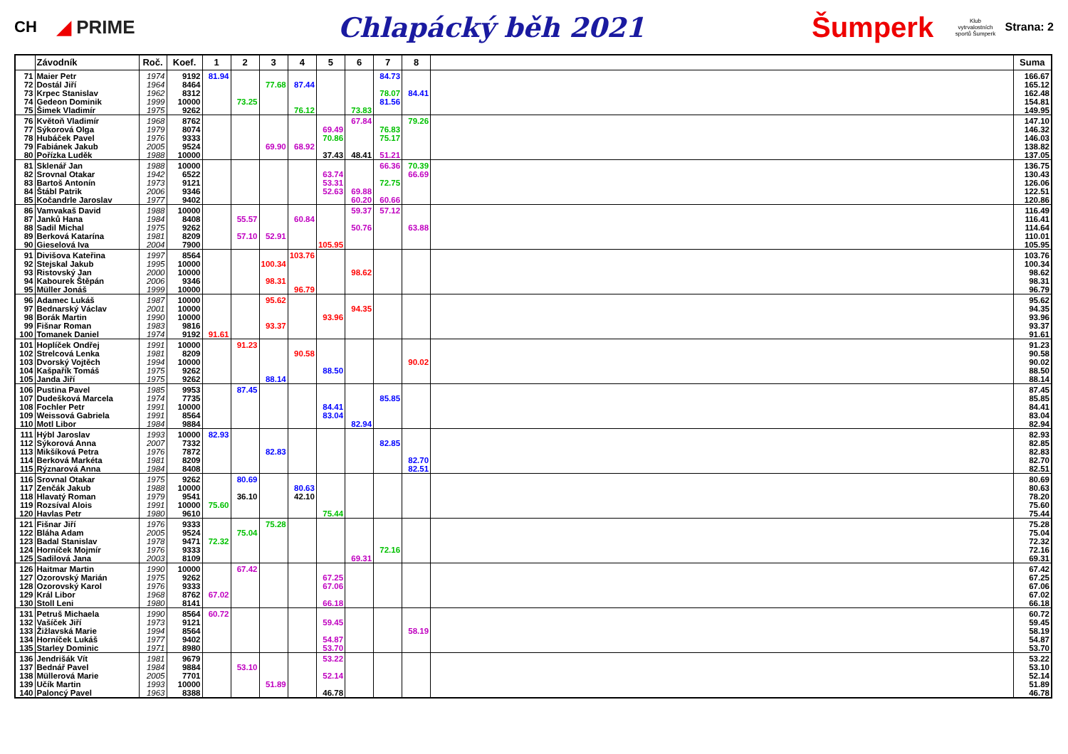CH
◢ PRIME
Chlapácký běh 2021 Šumperk
Klub vytrvalostních sportů Šumperk
Strana: 2
| | Závodník | Roč. | Koef. | 1 | 2 | 3 | 4 | 5 | 6 | 7 | 8 | | Suma |
| --- | --- | --- | --- | --- | --- | --- | --- | --- | --- | --- | --- | --- | --- |
| 71 | Maier Petr | 1974 | 9192 | 81.94 | | | | | | 84.73 | | | 166.67 |
| 72 | Dostál Jiří | 1964 | 8464 | | | 77.68 | 87.44 | | | | | | 165.12 |
| 73 | Krpec Stanislav | 1962 | 8312 | | | | | | | 78.07 | 84.41 | | 162.48 |
| 74 | Gedeon Dominik | 1999 | 10000 | | 73.25 | | | | | 81.56 | | | 154.81 |
| 75 | Šimek Vladimír | 1975 | 9262 | | | | 76.12 | | 73.83 | | | | 149.95 |
| 76 | Květoň Vladimír | 1968 | 8762 | | | | | | 67.84 | | 79.26 | | 147.10 |
| 77 | Sýkorová Olga | 1979 | 8074 | | | | | 69.49 | | 76.83 | | | 146.32 |
| 78 | Hubáček Pavel | 1976 | 9333 | | | | | 70.86 | | 75.17 | | | 146.03 |
| 79 | Fabiánek Jakub | 2005 | 9524 | | | 69.90 | 68.92 | | | | | | 138.82 |
| 80 | Pořízka Luděk | 1988 | 10000 | | | | | 37.43 | 48.41 | 51.21 | | | 137.05 |
| 81 | Sklenář Jan | 1988 | 10000 | | | | | | | 66.36 | 70.39 | | 136.75 |
| 82 | Srovnal Otakar | 1942 | 6522 | | | | | 63.74 | | | 66.69 | | 130.43 |
| 83 | Bartoš Antonín | 1973 | 9121 | | | | | 53.31 | | 72.75 | | | 126.06 |
| 84 | Štábl Patrik | 2006 | 9346 | | | | | 52.63 | 69.88 | | | | 122.51 |
| 85 | Kočandrle Jaroslav | 1977 | 9402 | | | | | | 60.20 | 60.66 | | | 120.86 |
| 86 | Vamvakaš David | 1988 | 10000 | | | | | | 59.37 | 57.12 | | | 116.49 |
| 87 | Janků Hana | 1984 | 8408 | | 55.57 | | 60.84 | | | | | | 116.41 |
| 88 | Sadil Michal | 1975 | 9262 | | | | | | 50.76 | | 63.88 | | 114.64 |
| 89 | Berková Katarína | 1981 | 8209 | | 57.10 | 52.91 | | | | | | | 110.01 |
| 90 | Gieselová Iva | 2004 | 7900 | | | | | 105.95 | | | | | 105.95 |
| 91 | Divišova Kateřina | 1997 | 8564 | | | | 103.76 | | | | | | 103.76 |
| 92 | Stejskal Jakub | 1995 | 10000 | | | 100.34 | | | | | | | 100.34 |
| 93 | Ristovský Jan | 2000 | 10000 | | | | | | 98.62 | | | | 98.62 |
| 94 | Kabourek Štěpán | 2006 | 9346 | | | 98.31 | | | | | | | 98.31 |
| 95 | Müller Jonáš | 1999 | 10000 | | | | 96.79 | | | | | | 96.79 |
| 96 | Adamec Lukáš | 1987 | 10000 | | | 95.62 | | | | | | | 95.62 |
| 97 | Bednarský Václav | 2001 | 10000 | | | | | | 94.35 | | | | 94.35 |
| 98 | Borák Martin | 1990 | 10000 | | | | | 93.96 | | | | | 93.96 |
| 99 | Fišnar Roman | 1983 | 9816 | | | 93.37 | | | | | | | 93.37 |
| 100 | Tomanek Daniel | 1974 | 9192 | 91.61 | | | | | | | | | 91.61 |
| 101 | Hoplíček Ondřej | 1991 | 10000 | | 91.23 | | | | | | | | 91.23 |
| 102 | Strelcová Lenka | 1981 | 8209 | | | | 90.58 | | | | | | 90.58 |
| 103 | Dvorský Vojtěch | 1994 | 10000 | | | | | | | | 90.02 | | 90.02 |
| 104 | Kašpařík Tomáš | 1975 | 9262 | | | | | 88.50 | | | | | 88.50 |
| 105 | Janda Jiří | 1975 | 9262 | | | 88.14 | | | | | | | 88.14 |
| 106 | Pustina Pavel | 1985 | 9953 | | 87.45 | | | | | | | | 87.45 |
| 107 | Dudešková Marcela | 1974 | 7735 | | | | | | | 85.85 | | | 85.85 |
| 108 | Fochler Petr | 1991 | 10000 | | | | | 84.41 | | | | | 84.41 |
| 109 | Weissová Gabriela | 1991 | 8564 | | | | | 83.04 | | | | | 83.04 |
| 110 | Motl Libor | 1984 | 9884 | | | | | | 82.94 | | | | 82.94 |
| 111 | Hýbl Jaroslav | 1993 | 10000 | 82.93 | | | | | | | | | 82.93 |
| 112 | Sýkorová Anna | 2007 | 7332 | | | | | | | 82.85 | | | 82.85 |
| 113 | Mikšíková Petra | 1976 | 7872 | | | 82.83 | | | | | | | 82.83 |
| 114 | Berková Markéta | 1981 | 8209 | | | | | | | | 82.70 | | 82.70 |
| 115 | Rýznarová Anna | 1984 | 8408 | | | | | | | | 82.51 | | 82.51 |
| 116 | Srovnal Otakar | 1975 | 9262 | | 80.69 | | | | | | | | 80.69 |
| 117 | Zenčák Jakub | 1988 | 10000 | | | | 80.63 | | | | | | 80.63 |
| 118 | Hlavatý Roman | 1979 | 9541 | | 36.10 | | 42.10 | | | | | | 78.20 |
| 119 | Rozsíval Alois | 1991 | 10000 | 75.60 | | | | | | | | | 75.60 |
| 120 | Havlas Petr | 1980 | 9610 | | | | | 75.44 | | | | | 75.44 |
| 121 | Fišnar Jiří | 1976 | 9333 | | | 75.28 | | | | | | | 75.28 |
| 122 | Bláha Adam | 2005 | 9524 | | 75.04 | | | | | | | | 75.04 |
| 123 | Badal Stanislav | 1978 | 9471 | 72.32 | | | | | | | | | 72.32 |
| 124 | Horníček Mojmír | 1976 | 9333 | | | | | | | 72.16 | | | 72.16 |
| 125 | Sadilová Jana | 2003 | 8109 | | | | | | 69.31 | | | | 69.31 |
| 126 | Haitmar Martin | 1990 | 10000 | | 67.42 | | | | | | | | 67.42 |
| 127 | Ozorovský Marián | 1975 | 9262 | | | | | 67.25 | | | | | 67.25 |
| 128 | Ozorovský Karol | 1976 | 9333 | | | | | 67.06 | | | | | 67.06 |
| 129 | Král Libor | 1968 | 8762 | 67.02 | | | | | | | | | 67.02 |
| 130 | Stoll Leni | 1980 | 8141 | | | | | 66.18 | | | | | 66.18 |
| 131 | Petruš Michaela | 1990 | 8564 | 60.72 | | | | | | | | | 60.72 |
| 132 | Vašíček Jiří | 1973 | 9121 | | | | | 59.45 | | | | | 59.45 |
| 133 | Žižlavská Marie | 1994 | 8564 | | | | | | | | 58.19 | | 58.19 |
| 134 | Horníček Lukáš | 1977 | 9402 | | | | | 54.87 | | | | | 54.87 |
| 135 | Starley Dominic | 1971 | 8980 | | | | | 53.70 | | | | | 53.70 |
| 136 | Jendrišák Vít | 1981 | 9679 | | | | | 53.22 | | | | | 53.22 |
| 137 | Bednář Pavel | 1984 | 9884 | | 53.10 | | | | | | | | 53.10 |
| 138 | Müllerová Marie | 2005 | 7701 | | | | | 52.14 | | | | | 52.14 |
| 139 | Učík Martin | 1993 | 10000 | | | 51.89 | | | | | | | 51.89 |
| 140 | Paloncý Pavel | 1963 | 8388 | | | | | 46.78 | | | | | 46.78 |